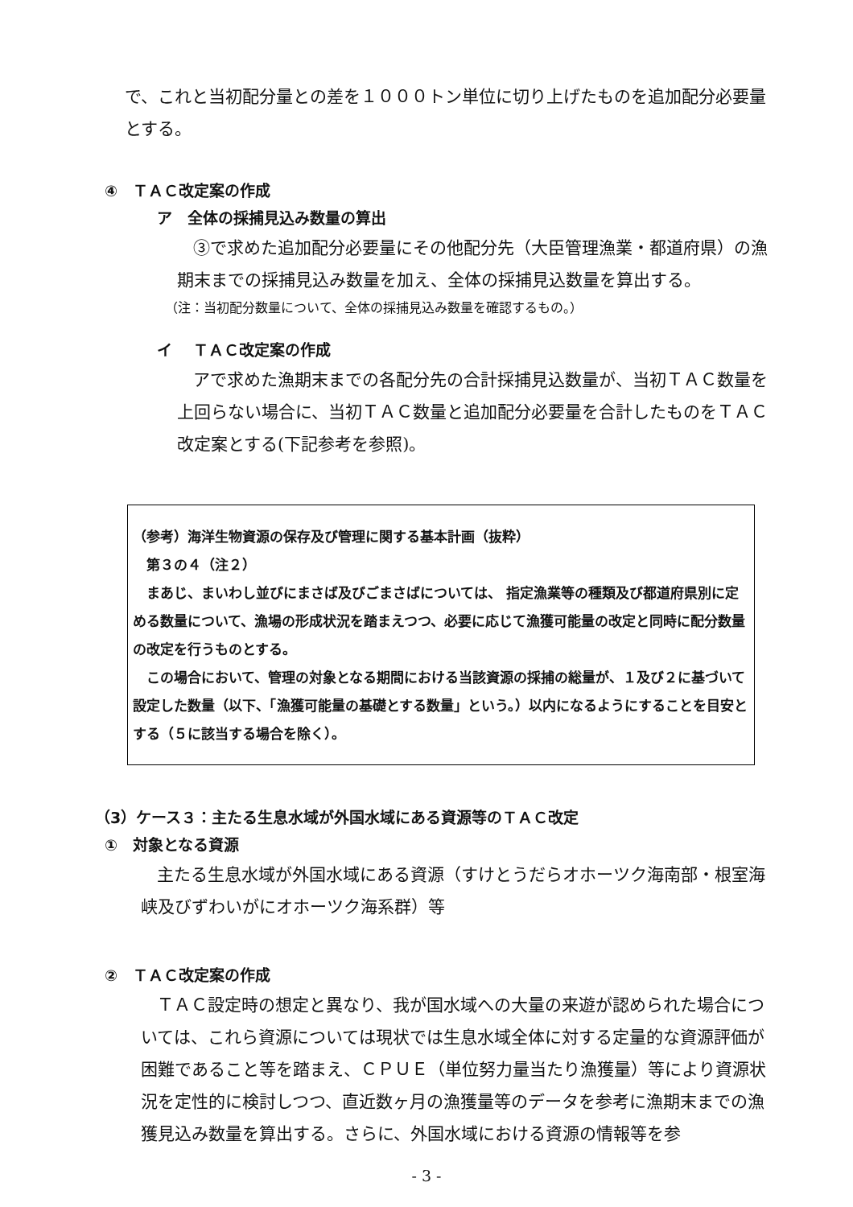で、これと当初配分量との差を１０００トン単位に切り上げたものを追加配分必要量とする。
④　ＴＡＣ改定案の作成
ア　全体の採捕見込み数量の算出
③で求めた追加配分必要量にその他配分先（大臣管理漁業・都道府県）の漁期末までの採捕見込み数量を加え、全体の採捕見込数量を算出する。
（注：当初配分数量について、全体の採捕見込み数量を確認するもの。）
イ　 ＴＡＣ改定案の作成
アで求めた漁期末までの各配分先の合計採捕見込数量が、当初ＴＡＣ数量を上回らない場合に、当初ＴＡＣ数量と追加配分必要量を合計したものをＴＡＣ改定案とする(下記参考を参照)。
（参考）海洋生物資源の保存及び管理に関する基本計画（抜粋）
　第３の４（注２）
　まあじ、まいわし並びにまさば及びごまさばについては、 指定漁業等の種類及び都道府県別に定める数量について、漁場の形成状況を踏まえつつ、必要に応じて漁獲可能量の改定と同時に配分数量の改定を行うものとする。
　この場合において、管理の対象となる期間における当該資源の採捕の総量が、１及び２に基づいて設定した数量（以下、「漁獲可能量の基礎とする数量」という。）以内になるようにすることを目安とする（５に該当する場合を除く）。
（3）ケース３：主たる生息水域が外国水域にある資源等のＴＡＣ改定
①　対象となる資源
主たる生息水域が外国水域にある資源（すけとうだらオホーツク海南部・根室海峡及びずわいがにオホーツク海系群）等
②　ＴＡＣ改定案の作成
ＴＡＣ設定時の想定と異なり、我が国水域への大量の来遊が認められた場合については、これら資源については現状では生息水域全体に対する定量的な資源評価が困難であること等を踏まえ、ＣＰＵＥ（単位努力量当たり漁獲量）等により資源状況を定性的に検討しつつ、直近数ヶ月の漁獲量等のデータを参考に漁期末までの漁獲見込み数量を算出する。さらに、外国水域における資源の情報等を参
- 3 -